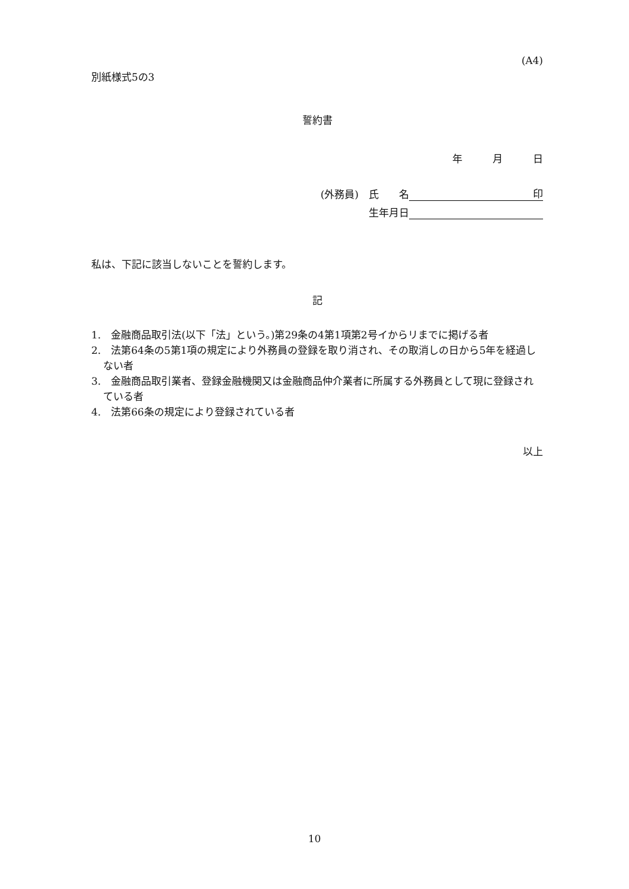(A4)
別紙様式5の3
誓約書
年　　　月　　　日
(外務員)　氏　　名 印
生年月日
私は、下記に該当しないことを誓約します。
記
1.　金融商品取引法(以下「法」という。)第29条の4第1項第2号イからリまでに掲げる者
2.　法第64条の5第1項の規定により外務員の登録を取り消され、その取消しの日から5年を経過しない者
3.　金融商品取引業者、登録金融機関又は金融商品仲介業者に所属する外務員として現に登録されている者
4.　法第66条の規定により登録されている者
以上
10